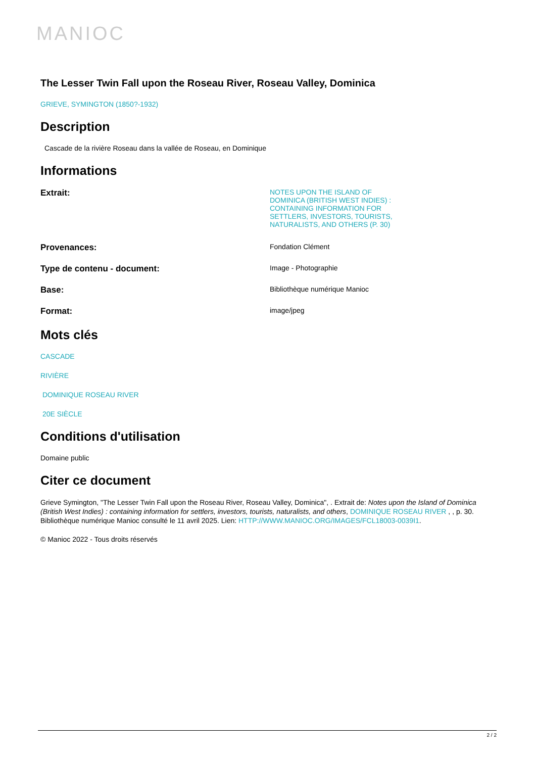MANIOC
The Lesser Twin Fall upon the Roseau River, Roseau Valley, Dominica
GRIEVE, SYMINGTON (1850?-1932)
Description
Cascade de la rivière Roseau dans la vallée de Roseau, en Dominique
Informations
Extrait:
NOTES UPON THE ISLAND OF DOMINICA (BRITISH WEST INDIES) : CONTAINING INFORMATION FOR SETTLERS, INVESTORS, TOURISTS, NATURALISTS, AND OTHERS (P. 30)
Provenances:
Fondation Clément
Type de contenu - document:
Image - Photographie
Base:
Bibliothèque numérique Manioc
Format:
image/jpeg
Mots clés
CASCADE
RIVIÈRE
DOMINIQUE ROSEAU RIVER
20E SIÈCLE
Conditions d'utilisation
Domaine public
Citer ce document
Grieve Symington, "The Lesser Twin Fall upon the Roseau River, Roseau Valley, Dominica", . Extrait de: Notes upon the Island of Dominica (British West Indies) : containing information for settlers, investors, tourists, naturalists, and others, DOMINIQUE ROSEAU RIVER , , p. 30. Bibliothèque numérique Manioc consulté le 11 avril 2025. Lien: HTTP://WWW.MANIOC.ORG/IMAGES/FCL18003-0039I1.
© Manioc 2022 - Tous droits réservés
2 / 2